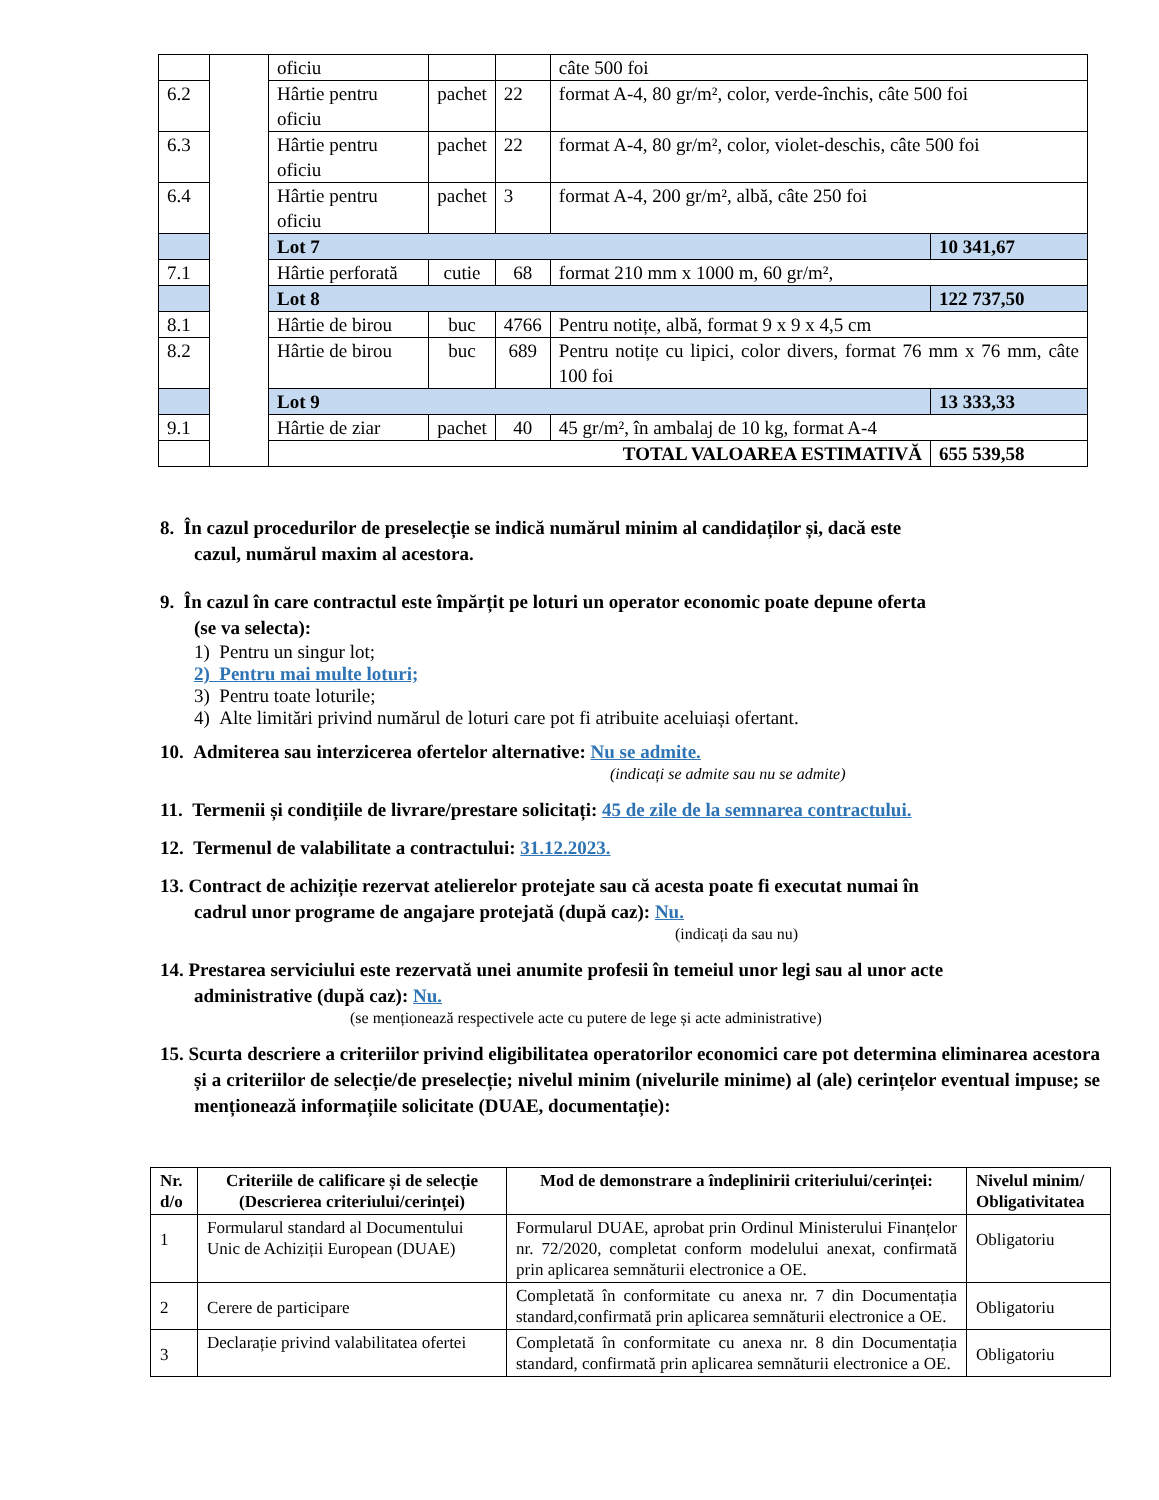| | | oficiu | | | câte 500 foi | |
| 6.2 | | Hârtie pentru oficiu | pachet | 22 | format A-4, 80 gr/m², color, verde-închis, câte 500 foi | |
| 6.3 | | Hârtie pentru oficiu | pachet | 22 | format A-4, 80 gr/m², color, violet-deschis, câte 500 foi | |
| 6.4 | | Hârtie pentru oficiu | pachet | 3 | format A-4, 200 gr/m², albă, câte 250 foi | |
| | | Lot 7 | | | | 10 341,67 |
| 7.1 | | Hârtie perforată | cutie | 68 | format 210 mm x 1000 m, 60 gr/m², | |
| | | Lot 8 | | | | 122 737,50 |
| 8.1 | | Hârtie de birou | buc | 4766 | Pentru notițe, albă, format 9 x 9 x 4,5 cm | |
| 8.2 | | Hârtie de birou | buc | 689 | Pentru notițe cu lipici, color divers, format 76 mm x 76 mm, câte 100 foi | |
| | | Lot 9 | | | | 13 333,33 |
| 9.1 | | Hârtie de ziar | pachet | 40 | 45 gr/m², în ambalaj de 10 kg, format A-4 | |
| | | TOTAL VALOAREA ESTIMATIVĂ | | | | 655 539,58 |
8. În cazul procedurilor de preselecție se indică numărul minim al candidaților și, dacă este
cazul, numărul maxim al acestora.
9. În cazul în care contractul este împărțit pe loturi un operator economic poate depune oferta
(se va selecta):
1) Pentru un singur lot;
2) Pentru mai multe loturi;
3) Pentru toate loturile;
4) Alte limitări privind numărul de loturi care pot fi atribuite aceluiași ofertant.
10. Admiterea sau interzicerea ofertelor alternative: Nu se admite.
(indicați se admite sau nu se admite)
11. Termenii și condițiile de livrare/prestare solicitați: 45 de zile de la semnarea contractului.
12. Termenul de valabilitate a contractului: 31.12.2023.
13. Contract de achiziție rezervat atelierelor protejate sau că acesta poate fi executat numai în
cadrul unor programe de angajare protejată (după caz): Nu.
(indicați da sau nu)
14. Prestarea serviciului este rezervată unei anumite profesii în temeiul unor legi sau al unor acte
administrative (după caz): Nu.
(se menționează respectivele acte cu putere de lege și acte administrative)
15. Scurta descriere a criteriilor privind eligibilitatea operatorilor economici care pot determina eliminarea acestora și a criteriilor de selecție/de preselecție; nivelul minim (nivelurile minime) al (ale) cerințelor eventual impuse; se menționează informațiile solicitate (DUAE, documentație):
| Nr. d/o | Criteriile de calificare și de selecție (Descrierea criteriului/cerinței) | Mod de demonstrare a îndeplinirii criteriului/cerinței: | Nivelul minim/ Obligativitatea |
| --- | --- | --- | --- |
| 1 | Formularul standard al Documentului Unic de Achiziții European (DUAE) | Formularul DUAE, aprobat prin Ordinul Ministerului Finanțelor nr. 72/2020, completat conform modelului anexat, confirmată prin aplicarea semnăturii electronice a OE. | Obligatoriu |
| 2 | Cerere de participare | Completată în conformitate cu anexa nr. 7 din Documentația standard,confirmată prin aplicarea semnăturii electronice a OE. | Obligatoriu |
| 3 | Declarație privind valabilitatea ofertei | Completată în conformitate cu anexa nr. 8 din Documentația standard, confirmată prin aplicarea semnăturii electronice a OE. | Obligatoriu |